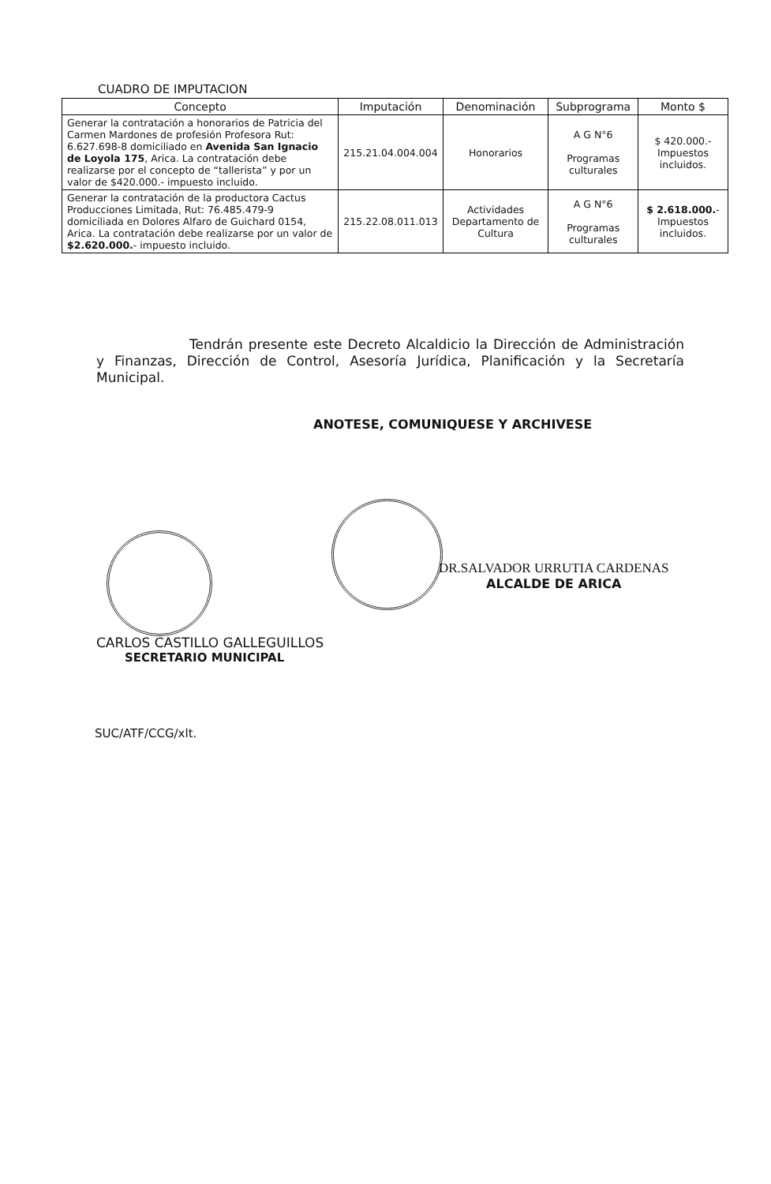CUADRO DE IMPUTACION
| Concepto | Imputación | Denominación | Subprograma | Monto $ |
| --- | --- | --- | --- | --- |
| Generar la contratación a honorarios de Patricia del Carmen Mardones de profesión Profesora Rut: 6.627.698-8 domiciliado en Avenida San Ignacio de Loyola 175 , Arica. La contratación debe realizarse por el concepto de “tallerista” y por un valor de $420.000.- impuesto incluido. | 215.21.04.004.004 | Honorarios | A G N°6 Programas culturales | $ 420.000.- Impuestos incluidos. |
| Generar la contratación de la productora Cactus Producciones Limitada, Rut: 76.485.479-9 domiciliada en Dolores Alfaro de Guichard 0154, Arica. La contratación debe realizarse por un valor de $2.620.000. - impuesto incluido. | 215.22.08.011.013 | Actividades Departamento de Cultura | A G N°6 Programas culturales | $ 2.618.000. - Impuestos incluidos. |
Tendrán presente este Decreto Alcaldicio la Dirección de Administración y Finanzas, Dirección de Control, Asesoría Jurídica, Planificación y la Secretaría Municipal.
ANOTESE, COMUNIQUESE Y ARCHIVESE
DR.SALVADOR URRUTIA CARDENAS
ALCALDE DE ARICA
CARLOS CASTILLO GALLEGUILLOS
SECRETARIO MUNICIPAL
SUC/ATF/CCG/xlt.